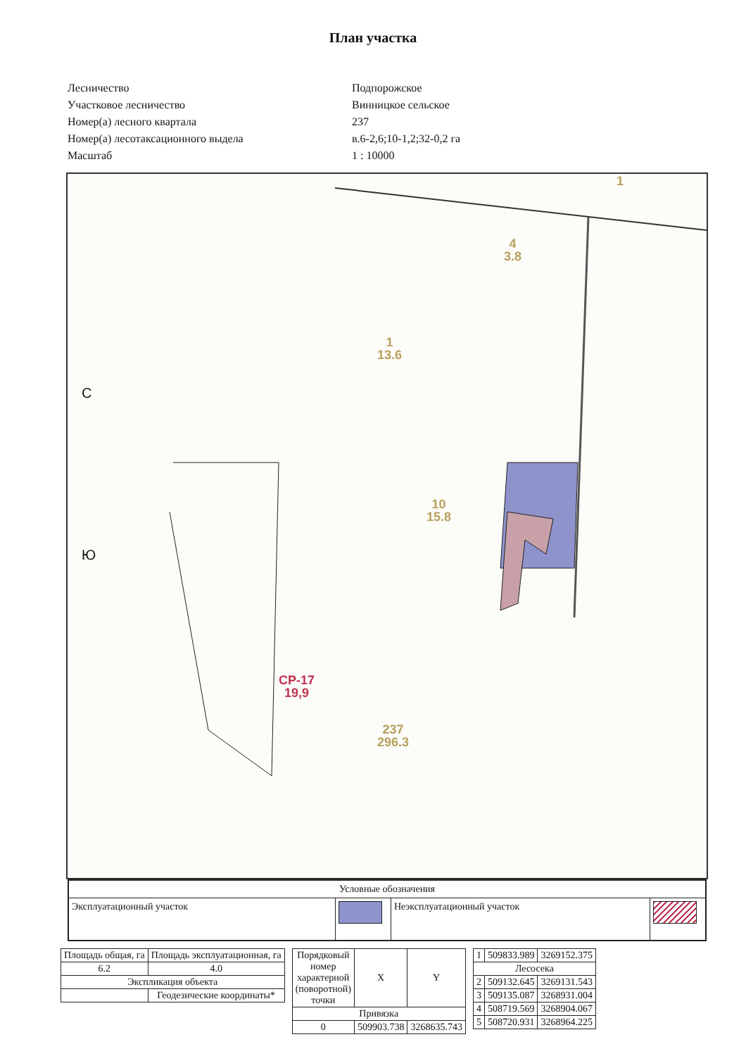План участка
Лесничество
Подпорожское
Участковое лесничество
Винницкое сельское
Номер(а) лесного квартала
237
Номер(а) лесотаксационного выдела
в.6-2,6;10-1,2;32-0,2 га
Масштаб
1 : 10000
4
3.8
1
13.6
10
15.8
237
296.3
СР-17
19,9
1
С
Ю
| Условные обозначения | | | |
| Эксплуатационный участок | | Неэксплуатационный участок | |
| Площадь общая, га | Площадь эксплуатационная, га |
| 6.2 | 4.0 |
| Экспликация объекта | |
| | Геодезические координаты* |
| Порядковый номер характерной (поворотной) точки | X | Y |
| --- | --- | --- |
| Привязка | | |
| 0 | 509903.738 | 3268635.743 |
| 1 | 509833.989 | 3269152.375 |
| Лесосека | | |
| 2 | 509132.645 | 3269131.543 |
| 3 | 509135.087 | 3268931.004 |
| 4 | 508719.569 | 3268904.067 |
| 5 | 508720.931 | 3268964.225 |